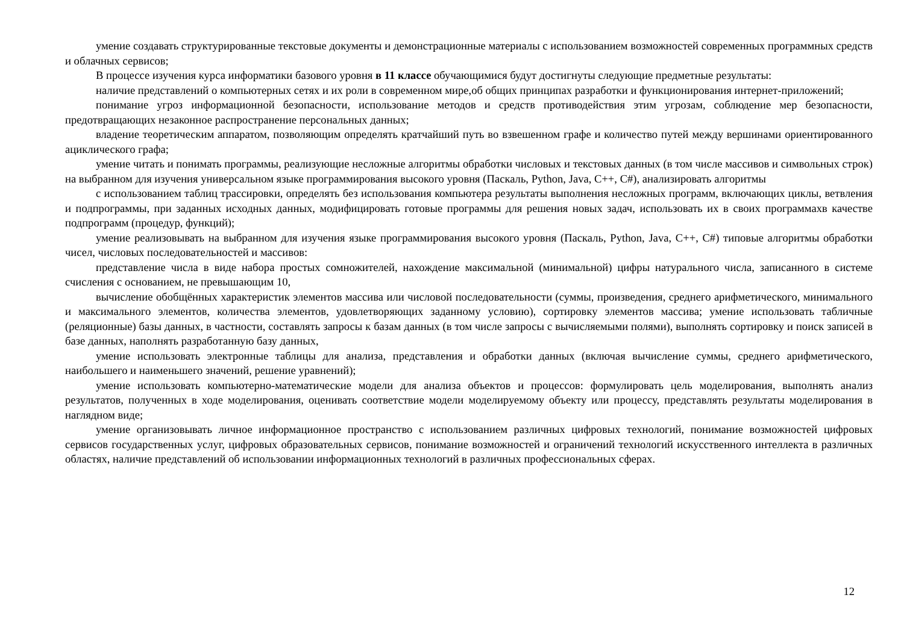умение создавать структурированные текстовые документы и демонстрационные материалы с использованием возможностей современных программных средств и облачных сервисов;
В процессе изучения курса информатики базового уровня в 11 классе обучающимися будут достигнуты следующие предметные результаты:
наличие представлений о компьютерных сетях и их роли в современном мире,об общих принципах разработки и функционирования интернет-приложений;
понимание угроз информационной безопасности, использование методов и средств противодействия этим угрозам, соблюдение мер безопасности, предотвращающих незаконное распространение персональных данных;
владение теоретическим аппаратом, позволяющим определять кратчайший путь во взвешенном графе и количество путей между вершинами ориентированного ациклического графа;
умение читать и понимать программы, реализующие несложные алгоритмы обработки числовых и текстовых данных (в том числе массивов и символьных строк) на выбранном для изучения универсальном языке программирования высокого уровня (Паскаль, Python, Java, C++, C#), анализировать алгоритмы
с использованием таблиц трассировки, определять без использования компьютера результаты выполнения несложных программ, включающих циклы, ветвления и подпрограммы, при заданных исходных данных, модифицировать готовые программы для решения новых задач, использовать их в своих программахв качестве подпрограмм (процедур, функций);
умение реализовывать на выбранном для изучения языке программирования высокого уровня (Паскаль, Python, Java, C++, C#) типовые алгоритмы обработки чисел, числовых последовательностей и массивов:
представление числа в виде набора простых сомножителей, нахождение максимальной (минимальной) цифры натурального числа, записанного в системе счисления с основанием, не превышающим 10,
вычисление обобщённых характеристик элементов массива или числовой последовательности (суммы, произведения, среднего арифметического, минимального и максимального элементов, количества элементов, удовлетворяющих заданному условию), сортировку элементов массива; умение использовать табличные (реляционные) базы данных, в частности, составлять запросы к базам данных (в том числе запросы с вычисляемыми полями), выполнять сортировку и поиск записей в базе данных, наполнять разработанную базу данных,
умение использовать электронные таблицы для анализа, представления и обработки данных (включая вычисление суммы, среднего арифметического, наибольшего и наименьшего значений, решение уравнений);
умение использовать компьютерно-математические модели для анализа объектов и процессов: формулировать цель моделирования, выполнять анализ результатов, полученных в ходе моделирования, оценивать соответствие модели моделируемому объекту или процессу, представлять результаты моделирования в наглядном виде;
умение организовывать личное информационное пространство с использованием различных цифровых технологий, понимание возможностей цифровых сервисов государственных услуг, цифровых образовательных сервисов, понимание возможностей и ограничений технологий искусственного интеллекта в различных областях, наличие представлений об использовании информационных технологий в различных профессиональных сферах.
12